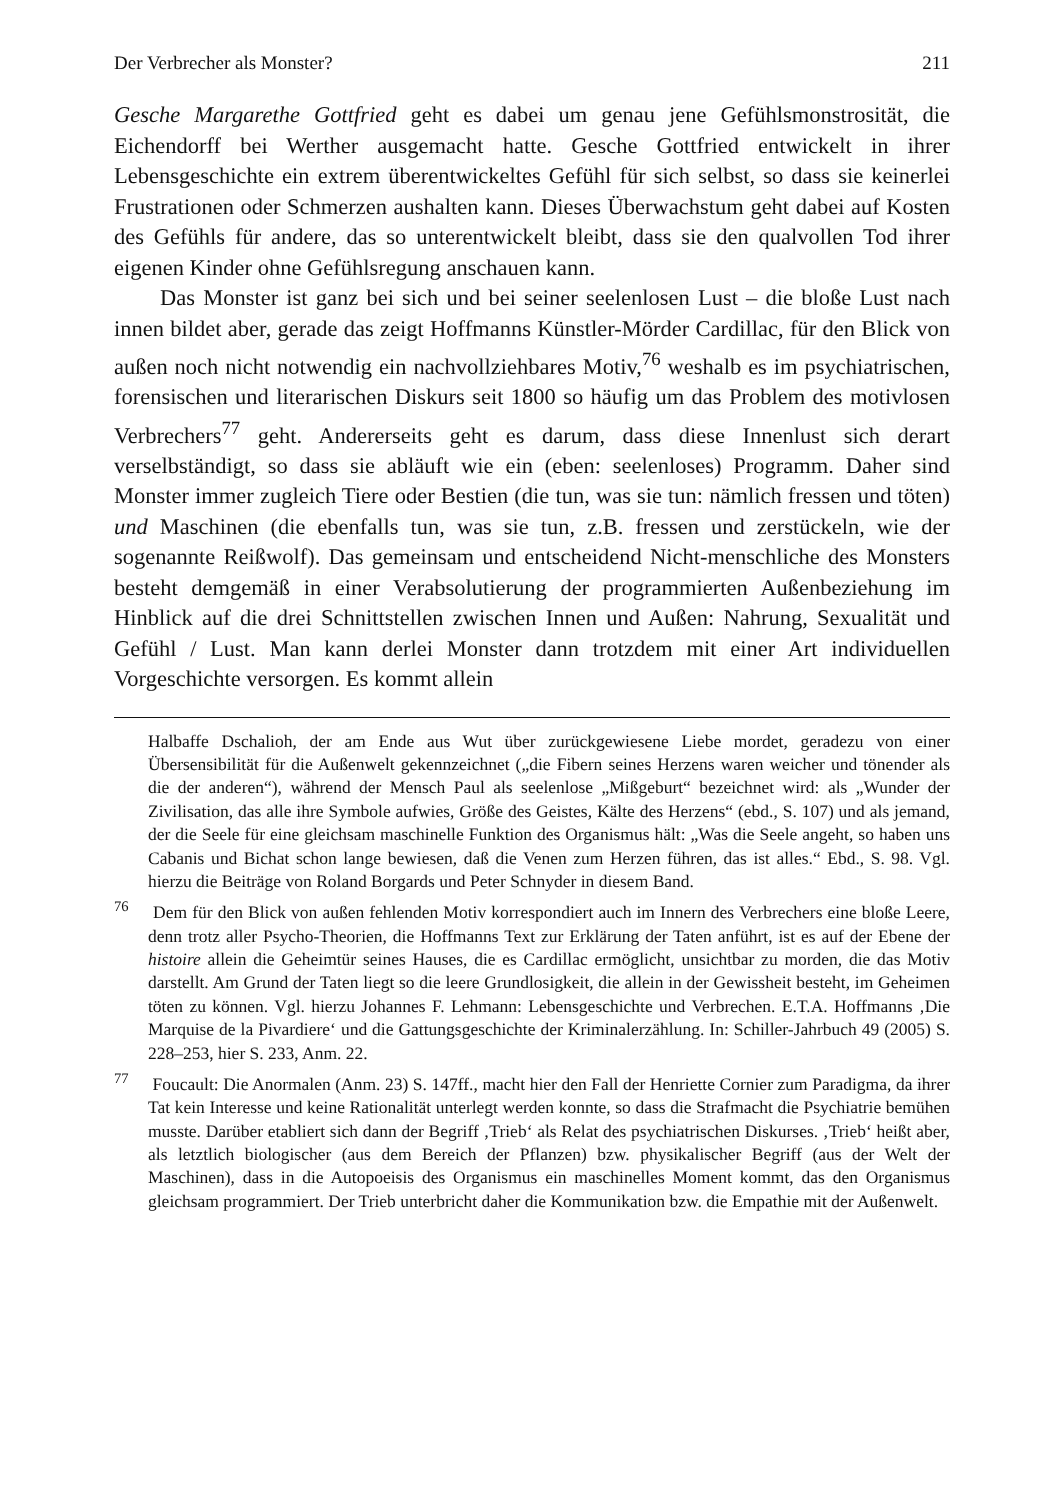Der Verbrecher als Monster? 211
Gesche Margarethe Gottfried geht es dabei um genau jene Gefühlsmonstrosität, die Eichendorff bei Werther ausgemacht hatte. Gesche Gottfried entwickelt in ihrer Lebensgeschichte ein extrem überentwickeltes Gefühl für sich selbst, so dass sie keinerlei Frustrationen oder Schmerzen aushalten kann. Dieses Überwachstum geht dabei auf Kosten des Gefühls für andere, das so unterentwickelt bleibt, dass sie den qualvollen Tod ihrer eigenen Kinder ohne Gefühlsregung anschauen kann.
Das Monster ist ganz bei sich und bei seiner seelenlosen Lust – die bloße Lust nach innen bildet aber, gerade das zeigt Hoffmanns Künstler-Mörder Cardillac, für den Blick von außen noch nicht notwendig ein nachvollziehbares Motiv,<sup>76</sup> weshalb es im psychiatrischen, forensischen und literarischen Diskurs seit 1800 so häufig um das Problem des motivlosen Verbrechers<sup>77</sup> geht. Andererseits geht es darum, dass diese Innenlust sich derart verselbständigt, so dass sie abläuft wie ein (eben: seelenloses) Programm. Daher sind Monster immer zugleich Tiere oder Bestien (die tun, was sie tun: nämlich fressen und töten) und Maschinen (die ebenfalls tun, was sie tun, z.B. fressen und zerstückeln, wie der sogenannte Reißwolf). Das gemeinsam und entscheidend Nicht-menschliche des Monsters besteht demgemäß in einer Verabsolutierung der programmierten Außenbeziehung im Hinblick auf die drei Schnittstellen zwischen Innen und Außen: Nahrung, Sexualität und Gefühl / Lust. Man kann derlei Monster dann trotzdem mit einer Art individuellen Vorgeschichte versorgen. Es kommt allein
Halbaffe Dschalioh, der am Ende aus Wut über zurückgewiesene Liebe mordet, geradezu von einer Übersensibilität für die Außenwelt gekennzeichnet („die Fibern seines Herzens waren weicher und tönender als die der anderen“), während der Mensch Paul als seelenlose „Mißgeburt“ bezeichnet wird: als „Wunder der Zivilisation, das alle ihre Symbole aufwies, Größe des Geistes, Kälte des Herzens“ (ebd., S. 107) und als jemand, der die Seele für eine gleichsam maschinelle Funktion des Organismus hält: „Was die Seele angeht, so haben uns Cabanis und Bichat schon lange bewiesen, daß die Venen zum Herzen führen, das ist alles.“ Ebd., S. 98. Vgl. hierzu die Beiträge von Roland Borgards und Peter Schnyder in diesem Band.
<sup>76</sup> Dem für den Blick von außen fehlenden Motiv korrespondiert auch im Innern des Verbrechers eine bloße Leere, denn trotz aller Psycho-Theorien, die Hoffmanns Text zur Erklärung der Taten anführt, ist es auf der Ebene der histoire allein die Geheimtür seines Hauses, die es Cardillac ermöglicht, unsichtbar zu morden, die das Motiv darstellt. Am Grund der Taten liegt so die leere Grundlosigkeit, die allein in der Gewissheit besteht, im Geheimen töten zu können. Vgl. hierzu Johannes F. Lehmann: Lebensgeschichte und Verbrechen. E.T.A. Hoffmanns ‚Die Marquise de la Pivardiere‘ und die Gattungsgeschichte der Kriminalerzählung. In: Schiller-Jahrbuch 49 (2005) S. 228–253, hier S. 233, Anm. 22.
<sup>77</sup> Foucault: Die Anormalen (Anm. 23) S. 147ff., macht hier den Fall der Henriette Cornier zum Paradigma, da ihrer Tat kein Interesse und keine Rationalität unterlegt werden konnte, so dass die Strafmacht die Psychiatrie bemühen musste. Darüber etabliert sich dann der Begriff ‚Trieb‘ als Relat des psychiatrischen Diskurses. ‚Trieb‘ heißt aber, als letztlich biologischer (aus dem Bereich der Pflanzen) bzw. physikalischer Begriff (aus der Welt der Maschinen), dass in die Autopoeisis des Organismus ein maschinelles Moment kommt, das den Organismus gleichsam programmiert. Der Trieb unterbricht daher die Kommunikation bzw. die Empathie mit der Außenwelt.